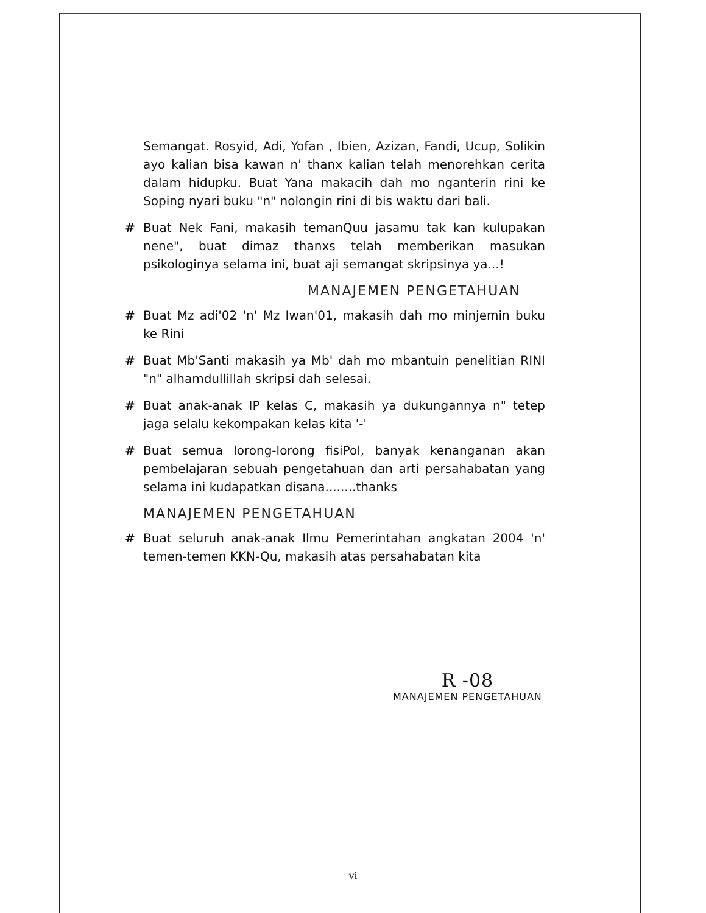Semangat. Rosyid, Adi, Yofan , Ibien, Azizan, Fandi, Ucup, Solikin ayo kalian bisa kawan n' thanx kalian telah menorehkan cerita dalam hidupku. Buat Yana makacih dah mo nganterin rini ke Soping nyari buku "n" nolongin rini di bis waktu dari bali.
# Buat Nek Fani, makasih temanQuu jasamu tak kan kulupakan nene", buat dimaz thanxs telah memberikan masukan psikologinya selama ini, buat aji semangat skripsinya ya...!
MANAJEMEN PENGETAHUAN
# Buat Mz adi'02 'n' Mz Iwan'01, makasih dah mo minjemin buku ke Rini
# Buat Mb'Santi makasih ya Mb' dah mo mbantuin penelitian RINI "n" alhamdullillah skripsi dah selesai.
# Buat anak-anak IP kelas C, makasih ya dukungannya n" tetep jaga selalu kekompakan kelas kita '-'
# Buat semua lorong-lorong fisiPol, banyak kenanganan akan pembelajaran sebuah pengetahuan dan arti persahabatan yang selama ini kudapatkan disana........thanks
MANAJEMEN PENGETAHUAN
# Buat seluruh anak-anak Ilmu Pemerintahan angkatan 2004 'n' temen-temen KKN-Qu, makasih atas persahabatan kita
R -08
MANAJEMEN PENGETAHUAN
vi